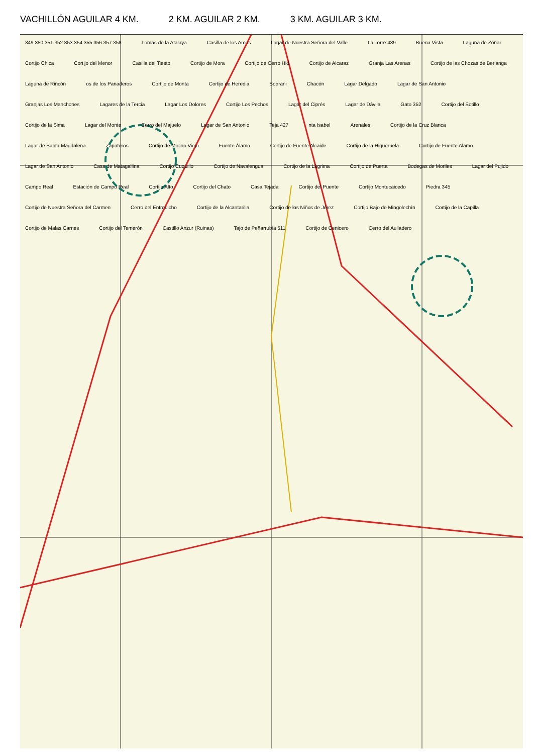VACHILLÓN AGUILAR 4 KM. 2 KM. AGUILAR 2 KM. 3 KM. AGUILAR 3 KM.
349 350 351 352 353 354 355 356 357 358 Lomas de la Atalaya Casilla de los Arcos Lagar de Nuestra Señora del Valle La Torre 489 Buena Vista Laguna de Zóñar Cortijo Chica Cortijo del Menor Casilla del Tiesto Cortijo de Mora Cortijo de Cerro Hid Cortijo de Alcaraz Granja Las Arenas Cortijo de las Chozas de Berlanga Laguna de Rincón os de los Panaderos Cortijo de Monta Cortijo de Heredia Soprani Chacón Lagar Delgado Lagar de San Antonio Granjas Los Manchones Lagares de la Tercia Lagar Los Dolores Cortijo Los Pechos Lagar del Ciprés Lagar de Dávila Gato 352 Cortijo del Sotillo Cortijo de la Sima Lagar del Monte Cerro del Majuelo Lagar de San Antonio Teja 427 nta Isabel Arenales Cortijo de la Cruz Blanca Lagar de Santa Magdalena Zapateros Cortijo de Molino Viejo Fuente Álamo Cortijo de Fuente Alcaide Cortijo de la Higueruela Cortijo de Fuente Alamo Lagar de San Antonio Casa de Matagallina Cortijo Cuquillo Cortijo de Navalengua Cortijo de la Lágrima Cortijo de Puerta Bodegas de Moriles Lagar del Pujido Campo Real Estación de Campo Real Cortijo Alto Cortijo del Chato Casa Tejada Cortijo del Puente Cortijo Montecaicedo Piedra 345 Cortijo de Nuestra Señora del Carmen Cerro del Entredicho Cortijo de la Alcantarilla Cortijo de los Niños de Jérez Cortijo Bajo de Mingolechín Cortijo de la Capilla Cortijo de Malas Carnes Cortijo del Temerón Castillo Anzur (Ruinas) Tajo de Peñarrubia 511 Cortijo de Cenicero Cerro del Aulladero